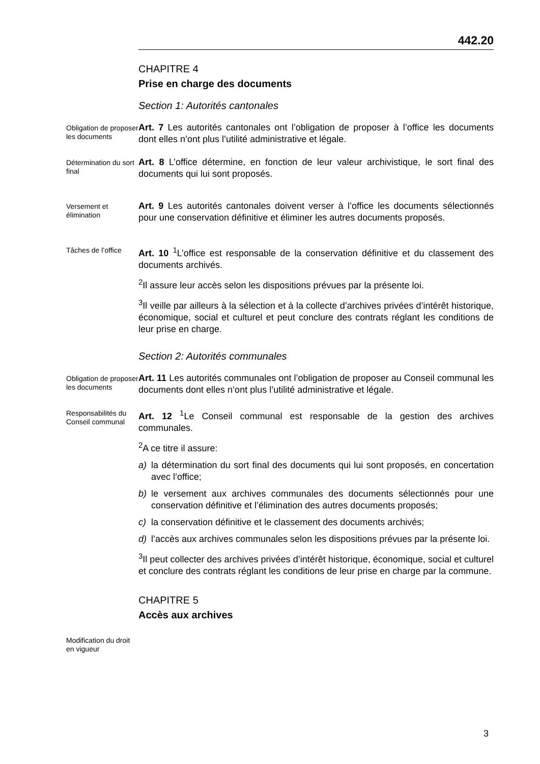442.20
CHAPITRE 4
Prise en charge des documents
Section 1: Autorités cantonales
Obligation de proposer les documents
Art. 7 Les autorités cantonales ont l’obligation de proposer à l’office les documents dont elles n’ont plus l’utilité administrative et légale.
Détermination du sort final
Art. 8 L’office détermine, en fonction de leur valeur archivistique, le sort final des documents qui lui sont proposés.
Versement et élimination
Art. 9 Les autorités cantonales doivent verser à l’office les documents sélectionnés pour une conservation définitive et éliminer les autres documents proposés.
Tâches de l’office
Art. 10 <sup>1</sup>L’office est responsable de la conservation définitive et du classement des documents archivés.
<sup>2</sup> Il assure leur accès selon les dispositions prévues par la présente loi.
<sup>3</sup> Il veille par ailleurs à la sélection et à la collecte d’archives privées d’intérêt historique, économique, social et culturel et peut conclure des contrats réglant les conditions de leur prise en charge.
Section 2: Autorités communales
Obligation de proposer les documents
Art. 11 Les autorités communales ont l’obligation de proposer au Conseil communal les documents dont elles n’ont plus l’utilité administrative et légale.
Responsabilités du Conseil communal
Art. 12 <sup>1</sup>Le Conseil communal est responsable de la gestion des archives communales.
<sup>2</sup> A ce titre il assure:
a) la détermination du sort final des documents qui lui sont proposés, en concertation avec l’office;
b) le versement aux archives communales des documents sélectionnés pour une conservation définitive et l’élimination des autres documents proposés;
c) la conservation définitive et le classement des documents archivés;
d) l’accès aux archives communales selon les dispositions prévues par la présente loi.
<sup>3</sup> Il peut collecter des archives privées d’intérêt historique, économique, social et culturel et conclure des contrats réglant les conditions de leur prise en charge par la commune.
CHAPITRE 5
Accès aux archives
Modification du droit en vigueur
3